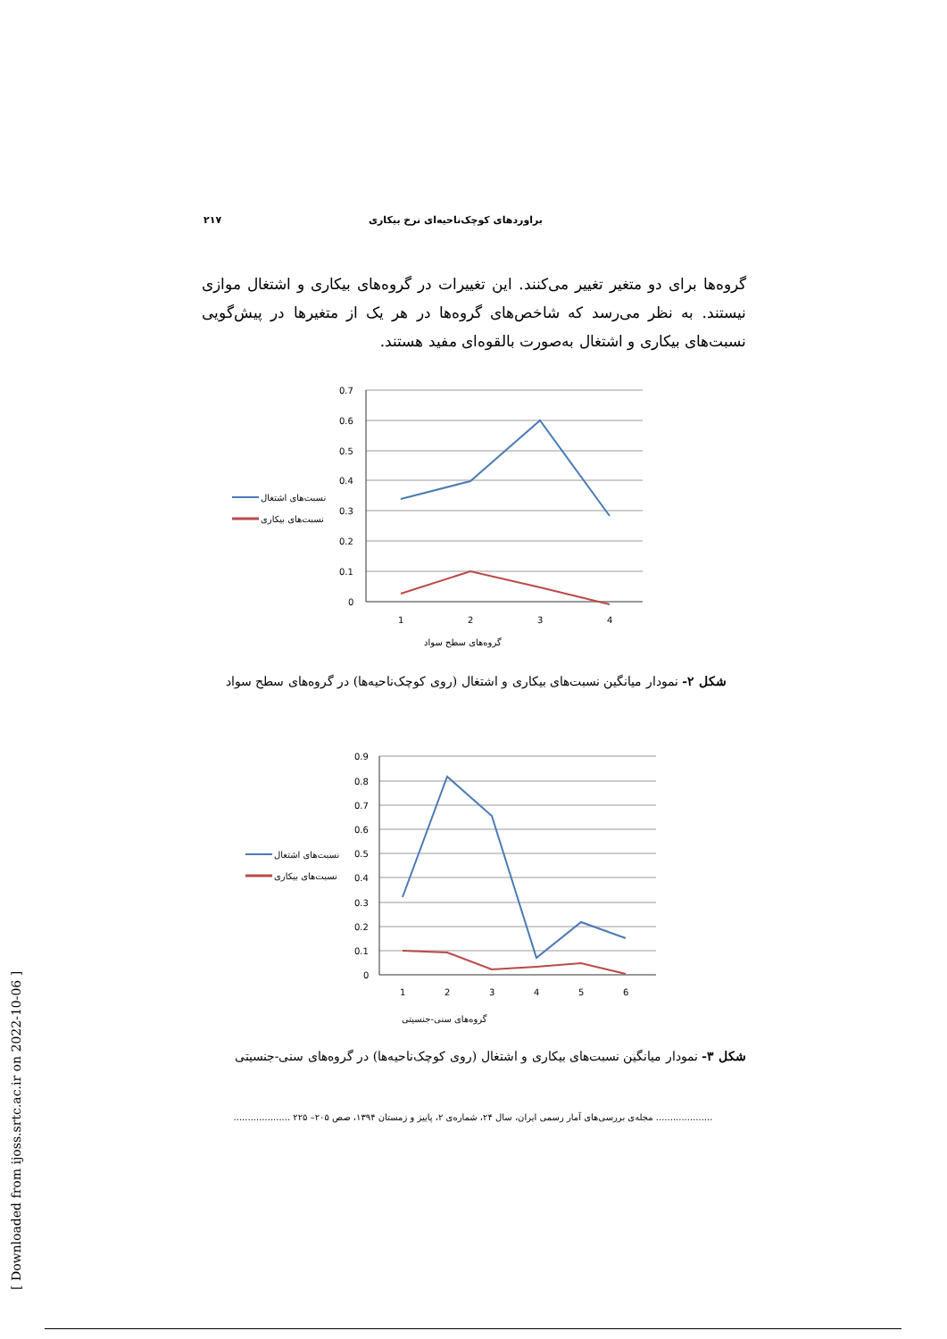براوردهای کوچک‌ناحیه‌ای نرخ بیکاری ۲۱۷
گروه‌ها برای دو متغیر تغییر می‌کنند. این تغییرات در گروه‌های بیکاری و اشتغال موازی نیستند. به نظر می‌رسد که شاخص‌های گروه‌ها در هر یک از متغیرها در پیش‌گویی نسبت‌های بیکاری و اشتغال به‌صورت بالقوه‌ای مفید هستند.
0.7
0.6
0.5
0.4
0.3
0.2
0.1
0
1
2
3
4
نسبت‌های اشتغال
نسبت‌های بیکاری
گروه‌های سطح سواد
شکل ۲- نمودار میانگین نسبت‌های بیکاری و اشتغال (روی کوچک‌ناحیه‌ها) در گروه‌های سطح سواد
0.9
0.8
0.7
0.6
0.5
0.4
0.3
0.2
0.1
0
1
2
3
4
5
6
نسبت‌های اشتغال
نسبت‌های بیکاری
گروه‌های سنی-جنسیتی
شکل ۳- نمودار میانگین نسبت‌های بیکاری و اشتغال (روی کوچک‌ناحیه‌ها) در گروه‌های سنی-جنسیتی
.................... مجله‌ی بررسی‌های آمار رسمی ایران، سال ۲۴، شماره‌ی ۲، پاییز و زمستان ۱۳۹۴، صص ۲۰۵– ۲۲۵ ....................
[ Downloaded from ijoss.srtc.ac.ir on 2022-10-06 ]